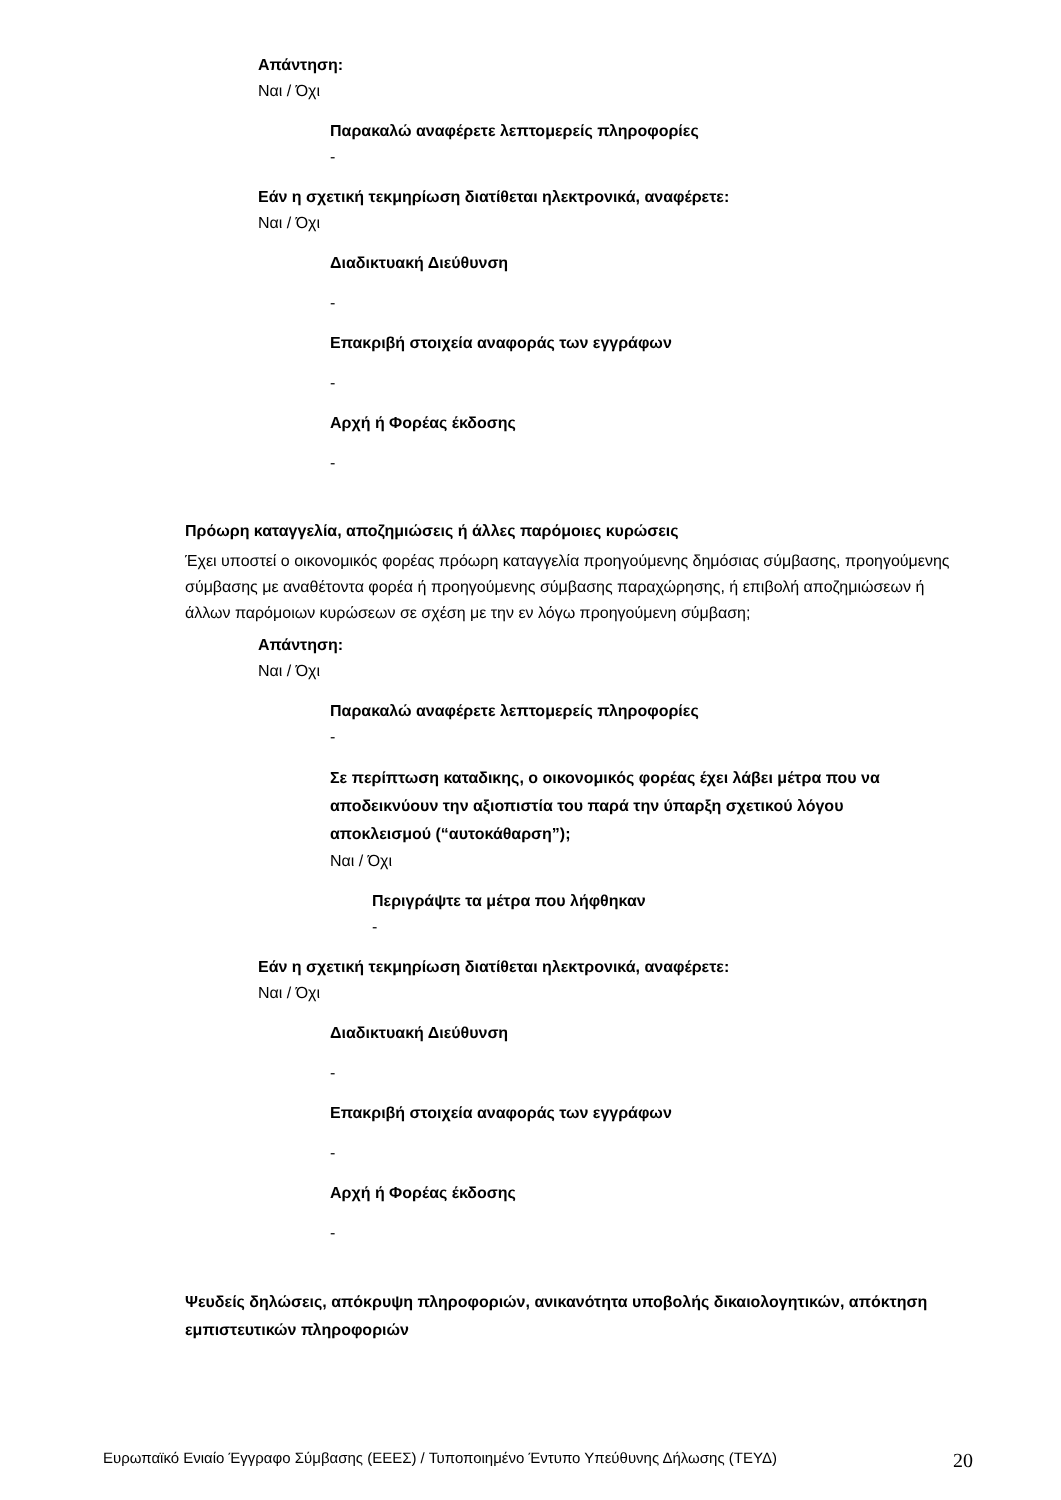Απάντηση:
Ναι / Όχι
Παρακαλώ αναφέρετε λεπτομερείς πληροφορίες
-
Εάν η σχετική τεκμηρίωση διατίθεται ηλεκτρονικά, αναφέρετε:
Ναι / Όχι
Διαδικτυακή Διεύθυνση
-
Επακριβή στοιχεία αναφοράς των εγγράφων
-
Αρχή ή Φορέας έκδοσης
-
Πρόωρη καταγγελία, αποζημιώσεις ή άλλες παρόμοιες κυρώσεις
Έχει υποστεί ο οικονομικός φορέας πρόωρη καταγγελία προηγούμενης δημόσιας σύμβασης, προηγούμενης σύμβασης με αναθέτοντα φορέα ή προηγούμενης σύμβασης παραχώρησης, ή επιβολή αποζημιώσεων ή άλλων παρόμοιων κυρώσεων σε σχέση με την εν λόγω προηγούμενη σύμβαση;
Απάντηση:
Ναι / Όχι
Παρακαλώ αναφέρετε λεπτομερείς πληροφορίες
-
Σε περίπτωση καταδικης, ο οικονομικός φορέας έχει λάβει μέτρα που να αποδεικνύουν την αξιοπιστία του παρά την ύπαρξη σχετικού λόγου αποκλεισμού (“αυτοκάθαρση”);
Ναι / Όχι
Περιγράψτε τα μέτρα που λήφθηκαν
-
Εάν η σχετική τεκμηρίωση διατίθεται ηλεκτρονικά, αναφέρετε:
Ναι / Όχι
Διαδικτυακή Διεύθυνση
-
Επακριβή στοιχεία αναφοράς των εγγράφων
-
Αρχή ή Φορέας έκδοσης
-
Ψευδείς δηλώσεις, απόκρυψη πληροφοριών, ανικανότητα υποβολής δικαιολογητικών, απόκτηση εμπιστευτικών πληροφοριών
Ευρωπαϊκό Ενιαίο Έγγραφο Σύμβασης (ΕΕΕΣ) / Τυποποιημένο Έντυπο Υπεύθυνης Δήλωσης (ΤΕΥΔ) 20